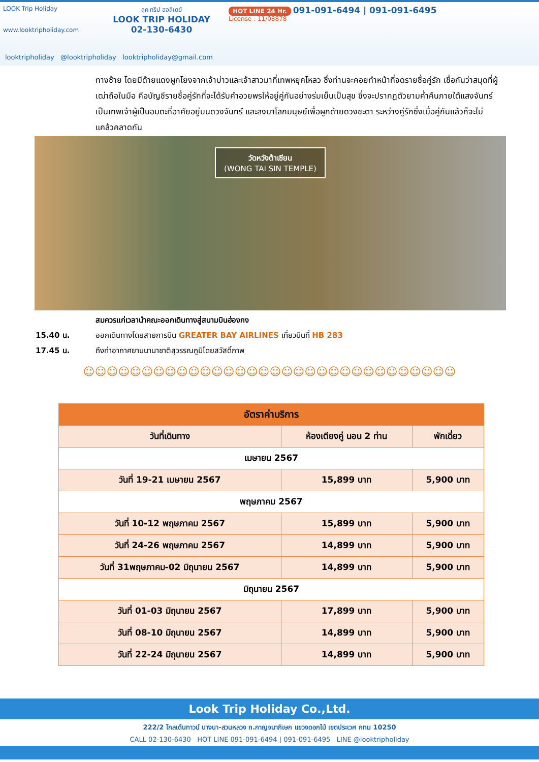LOOK Trip Holiday
www.looktripholiday.com
ลุค ทริป ฮอลิเดย์
LOOK TRIP HOLIDAY
02-130-6430
HOT LINE 24 Hr. 091-091-6494 | 091-091-6495
License : 11/08878
looktripholiday @looktripholiday looktripholiday@gmail.com
ทางซ้าย โดยมีด้ายแดงผูกโยงจากเจ้าบ่าวและเจ้าสาวมาที่เทพหยุคโหลว ซึ่งท่านจะคอยทำหน้าที่จดรายชื่อคู่รัก เชื่อกันว่าสมุดที่ผู้เฒ่าถือในมือ คือบัญชีรายชื่อคู่รักที่จะได้รับคำอวยพรให้อยู่คู่กันอย่างร่มเย็นเป็นสุข ซึ่งจะปรากฏตัวยามค่ำคืนภายใต้แสงจันทร์ เป็นเทพเจ้าผู้เป็นอมตะที่อาศัยอยู่บนดวงจันทร์ และลงมาโลกมนุษย์เพื่อผูกด้ายดวงชะตา ระหว่างคู่รักซึ่งเมื่อคู่กันแล้วก็จะไม่แคล้วคลาดกัน
วัดหวังต้าเซียน
(WONG TAI SIN TEMPLE)
สมควรแก่เวลานำคณะออกเดินทางสู่สนามบินฮ่องกง
15.40 น. ออกเดินทางโดยสายการบิน GREATER BAY AIRLINES เที่ยวบินที่ HB 283
17.45 น. ถึงท่าอากาศยานนานาชาติสุวรรณภูมิโดยสวัสดิ์ภาพ
☺☺☺☺☺☺☺☺☺☺☺☺☺☺☺☺☺☺☺☺☺☺☺☺☺☺☺☺☺☺☺☺
| อัตราค่าบริการ | | |
| --- | --- | --- |
| วันที่เดินทาง | ห้องเตียงคู่ นอน 2 ท่าน | พักเดี่ยว |
| เมษายน 2567 | | |
| วันที่ 19-21 เมษายน 2567 | 15,899 บาท | 5,900 บาท |
| พฤษภาคม 2567 | | |
| วันที่ 10-12 พฤษภาคม 2567 | 15,899 บาท | 5,900 บาท |
| วันที่ 24-26 พฤษภาคม 2567 | 14,899 บาท | 5,900 บาท |
| วันที่ 31พฤษภาคม-02 มิถุนายน 2567 | 14,899 บาท | 5,900 บาท |
| มิถุนายน 2567 | | |
| วันที่ 01-03 มิถุนายน 2567 | 17,899 บาท | 5,900 บาท |
| วันที่ 08-10 มิถุนายน 2567 | 14,899 บาท | 5,900 บาท |
| วันที่ 22-24 มิถุนายน 2567 | 14,899 บาท | 5,900 บาท |
Look Trip Holiday Co.,Ltd.
222/2 โกลเด้นทาวน์ บางนา-สวนหลวง ถ.กาญจนาภิเษก แขวงดอกไม้ เขตประเวศ กทม 10250
CALL 02-130-6430 HOT LINE 091-091-6494 | 091-091-6495 LINE @looktripholiday